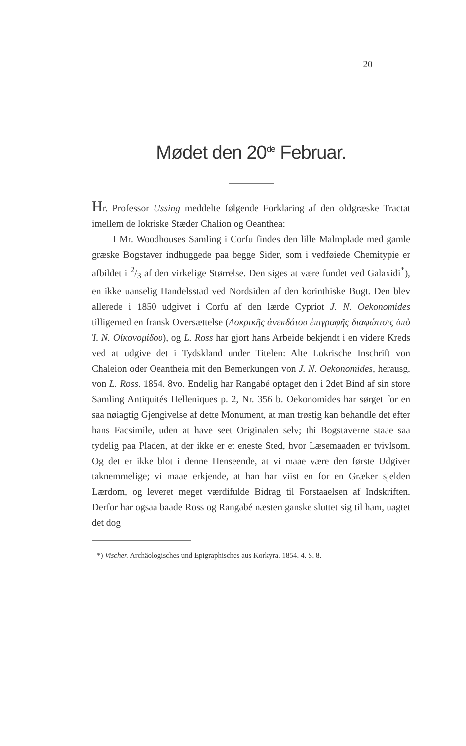20
Mødet den 20<sup>de</sup> Februar.
Hr. Professor Ussing meddelte følgende Forklaring af den oldgræske Tractat imellem de lokriske Stæder Chalion og Oeanthea:
I Mr. Woodhouses Samling i Corfu findes den lille Malmplade med gamle græske Bogstaver indhuggede paa begge Sider, som i vedføiede Chemitypie er afbildet i 2/3 af den virkelige Størrelse. Den siges at være fundet ved Galaxidi<sup>*</sup>), en ikke uanselig Handelsstad ved Nordsiden af den korinthiske Bugt. Den blev allerede i 1850 udgivet i Corfu af den lærde Cypriot J. N. Oekonomides tilligemed en fransk Oversættelse (Λοκρικῆς ἀνεκδότου ἐπιγραφῆς διαφώτισις ὑπὸ Ἰ. N. Οἰκονομίδου), og L. Ross har gjort hans Arbeide bekjendt i en videre Kreds ved at udgive det i Tydskland under Titelen: Alte Lokrische Inschrift von Chaleion oder Oeantheia mit den Bemerkungen von J. N. Oekonomides, herausg. von L. Ross. 1854. 8vo. Endelig har Rangabé optaget den i 2det Bind af sin store Samling Antiquités Helleniques p. 2, Nr. 356 b. Oekonomides har sørget for en saa nøiagtig Gjengivelse af dette Monument, at man trøstig kan behandle det efter hans Facsimile, uden at have seet Originalen selv; thi Bogstaverne staae saa tydelig paa Pladen, at der ikke er et eneste Sted, hvor Læsemaaden er tvivlsom. Og det er ikke blot i denne Henseende, at vi maae være den første Udgiver taknemmelige; vi maae erkjende, at han har viist en for en Græker sjelden Lærdom, og leveret meget værdifulde Bidrag til Forstaaelsen af Indskriften. Derfor har ogsaa baade Ross og Rangabé næsten ganske sluttet sig til ham, uagtet det dog
*) Vischer. Archäologisches und Epigraphisches aus Korkyra. 1854. 4. S. 8.